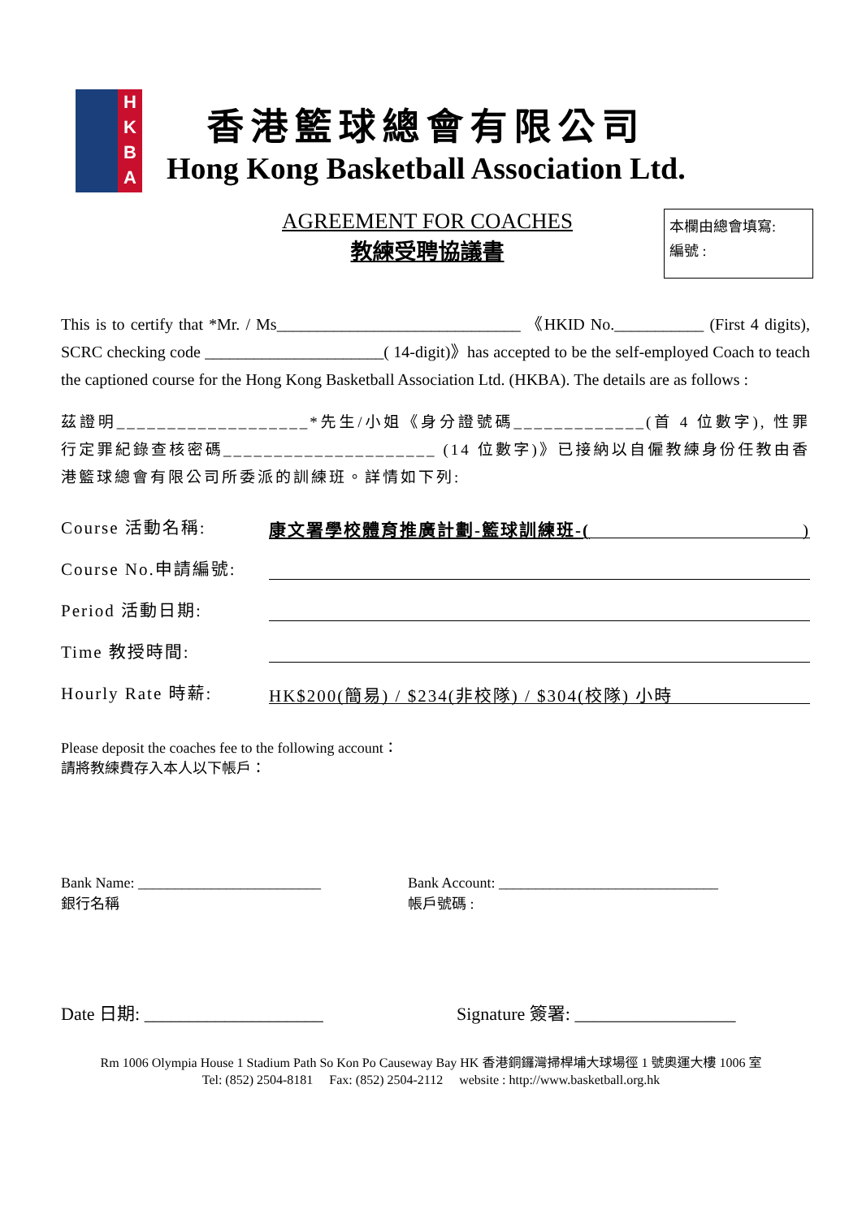H
K
B
A
香港籃球總會有限公司
Hong Kong Basketball Association Ltd.
AGREEMENT FOR COACHES
教練受聘協議書
本欄由總會填寫:
編號 :
This is to certify that *Mr. / Ms______________________________ 《HKID No.___________ (First 4 digits), SCRC checking code ______________________( 14-digit)》has accepted to be the self-employed Coach to teach the captioned course for the Hong Kong Basketball Association Ltd. (HKBA). The details are as follows :
茲證明___________________*先生/小姐《身分證號碼_____________(首 4 位數字), 性罪行定罪紀錄查核密碼_____________________ (14 位數字)》已接納以自僱教練身份任教由香港籃球總會有限公司所委派的訓練班。詳情如下列:
Course 活動名稱: 康文署學校體育推廣計劃-籃球訓練班-()
Course No.申請編號:
Period 活動日期:
Time 教授時間:
Hourly Rate 時薪: HK$200(簡易) / $234(非校隊) / $304(校隊) 小時
Please deposit the coaches fee to the following account：
請將教練費存入本人以下帳戶：
Bank Name: _________________________
銀行名稱
Bank Account: ______________________________
帳戶號碼 :
Date 日期: ____________________ Signature 簽署: __________________
Rm 1006 Olympia House 1 Stadium Path So Kon Po Causeway Bay HK 香港銅鑼灣掃桿埔大球場徑 1 號奧運大樓 1006 室
Tel: (852) 2504-8181 Fax: (852) 2504-2112 website : http://www.basketball.org.hk